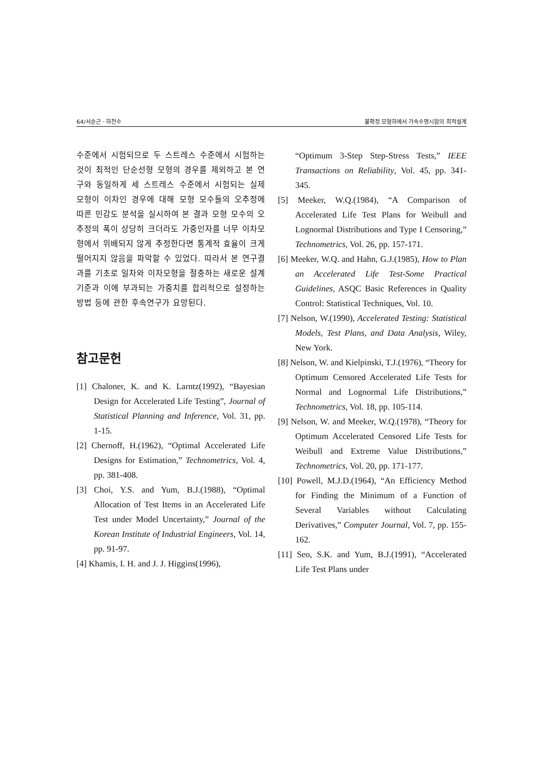64/서순근 · 하천수 불확정 모형하에서 가속수명시험의 최적설계
수준에서 시험되므로 두 스트레스 수준에서 시험하는 것이 최적인 단순선형 모형의 경우를 제외하고 본 연구와 동일하게 세 스트레스 수준에서 시험되는 실제 모형이 이차인 경우에 대해 모형 모수들의 오추정에 따른 민감도 분석을 실시하여 본 결과 모형 모수의 오추정의 폭이 상당히 크더라도 가중인자를 너무 이차모형에서 위배되지 않게 추정한다면 통계적 효율이 크게 떨어지지 않음을 파악할 수 있었다. 따라서 본 연구결과를 기초로 일차와 이차모형을 절충하는 새로운 설계기준과 이에 부과되는 가중치를 합리적으로 설정하는 방법 등에 관한 후속연구가 요망된다.
참고문헌
[1] Chaloner, K. and K. Larntz(1992), “Bayesian Design for Accelerated Life Testing”, Journal of Statistical Planning and Inference, Vol. 31, pp. 1-15.
[2] Chernoff, H.(1962), “Optimal Accelerated Life Designs for Estimation,” Technometrics, Vol. 4, pp. 381-408.
[3] Choi, Y.S. and Yum, B.J.(1988), “Optimal Allocation of Test Items in an Accelerated Life Test under Model Uncertainty,” Journal of the Korean Institute of Industrial Engineers, Vol. 14, pp. 91-97.
[4] Khamis, I. H. and J. J. Higgins(1996),
“Optimum 3-Step Step-Stress Tests,” IEEE Transactions on Reliability, Vol. 45, pp. 341-345.
[5] Meeker, W.Q.(1984), “A Comparison of Accelerated Life Test Plans for Weibull and Lognormal Distributions and Type I Censoring,” Technometrics, Vol. 26, pp. 157-171.
[6] Meeker, W.Q. and Hahn, G.J.(1985), How to Plan an Accelerated Life Test-Some Practical Guidelines, ASQC Basic References in Quality Control: Statistical Techniques, Vol. 10.
[7] Nelson, W.(1990), Accelerated Testing: Statistical Models, Test Plans, and Data Analysis, Wiley, New York.
[8] Nelson, W. and Kielpinski, T.J.(1976), “Theory for Optimum Censored Accelerated Life Tests for Normal and Lognormal Life Distributions,” Technometrics, Vol. 18, pp. 105-114.
[9] Nelson, W. and Meeker, W.Q.(1978), “Theory for Optimum Accelerated Censored Life Tests for Weibull and Extreme Value Distributions,” Technometrics, Vol. 20, pp. 171-177.
[10] Powell, M.J.D.(1964), “An Efficiency Method for Finding the Minimum of a Function of Several Variables without Calculating Derivatives,” Computer Journal, Vol. 7, pp. 155-162.
[11] Seo, S.K. and Yum, B.J.(1991), “Accelerated Life Test Plans under